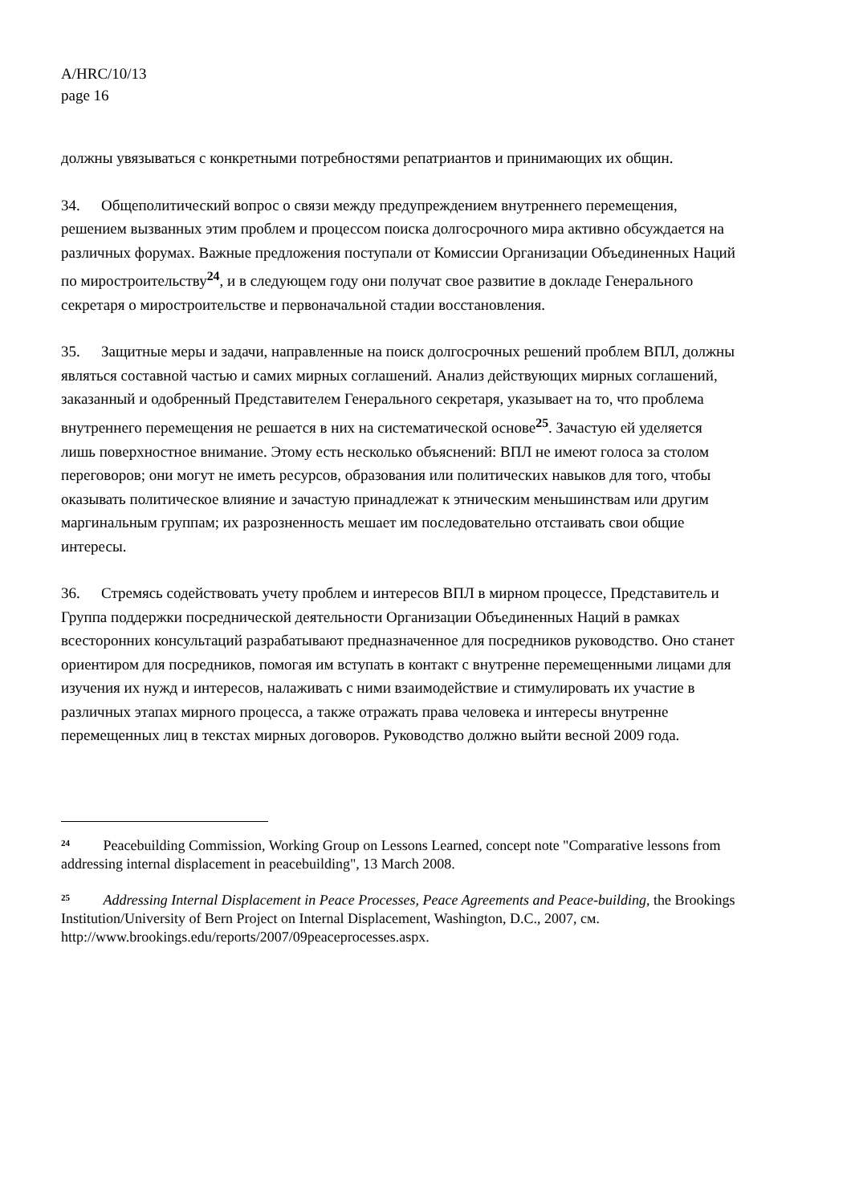A/HRC/10/13
page 16
должны увязываться с конкретными потребностями репатриантов и принимающих их общин.
34. Общеполитический вопрос о связи между предупреждением внутреннего перемещения, решением вызванных этим проблем и процессом поиска долгосрочного мира активно обсуждается на различных форумах. Важные предложения поступали от Комиссии Организации Объединенных Наций по миростроительству<sup>24</sup>, и в следующем году они получат свое развитие в докладе Генерального секретаря о миростроительстве и первоначальной стадии восстановления.
35. Защитные меры и задачи, направленные на поиск долгосрочных решений проблем ВПЛ, должны являться составной частью и самих мирных соглашений. Анализ действующих мирных соглашений, заказанный и одобренный Представителем Генерального секретаря, указывает на то, что проблема внутреннего перемещения не решается в них на систематической основе<sup>25</sup>. Зачастую ей уделяется лишь поверхностное внимание. Этому есть несколько объяснений: ВПЛ не имеют голоса за столом переговоров; они могут не иметь ресурсов, образования или политических навыков для того, чтобы оказывать политическое влияние и зачастую принадлежат к этническим меньшинствам или другим маргинальным группам; их разрозненность мешает им последовательно отстаивать свои общие интересы.
36. Стремясь содействовать учету проблем и интересов ВПЛ в мирном процессе, Представитель и Группа поддержки посреднической деятельности Организации Объединенных Наций в рамках всесторонних консультаций разрабатывают предназначенное для посредников руководство. Оно станет ориентиром для посредников, помогая им вступать в контакт с внутренне перемещенными лицами для изучения их нужд и интересов, налаживать с ними взаимодействие и стимулировать их участие в различных этапах мирного процесса, а также отражать права человека и интересы внутренне перемещенных лиц в текстах мирных договоров. Руководство должно выйти весной 2009 года.
<sup>24</sup> Peacebuilding Commission, Working Group on Lessons Learned, concept note "Comparative lessons from addressing internal displacement in peacebuilding", 13 March 2008.
<sup>25</sup> Addressing Internal Displacement in Peace Processes, Peace Agreements and Peace-building, the Brookings Institution/University of Bern Project on Internal Displacement, Washington, D.C., 2007, см. http://www.brookings.edu/reports/2007/09peaceprocesses.aspx.